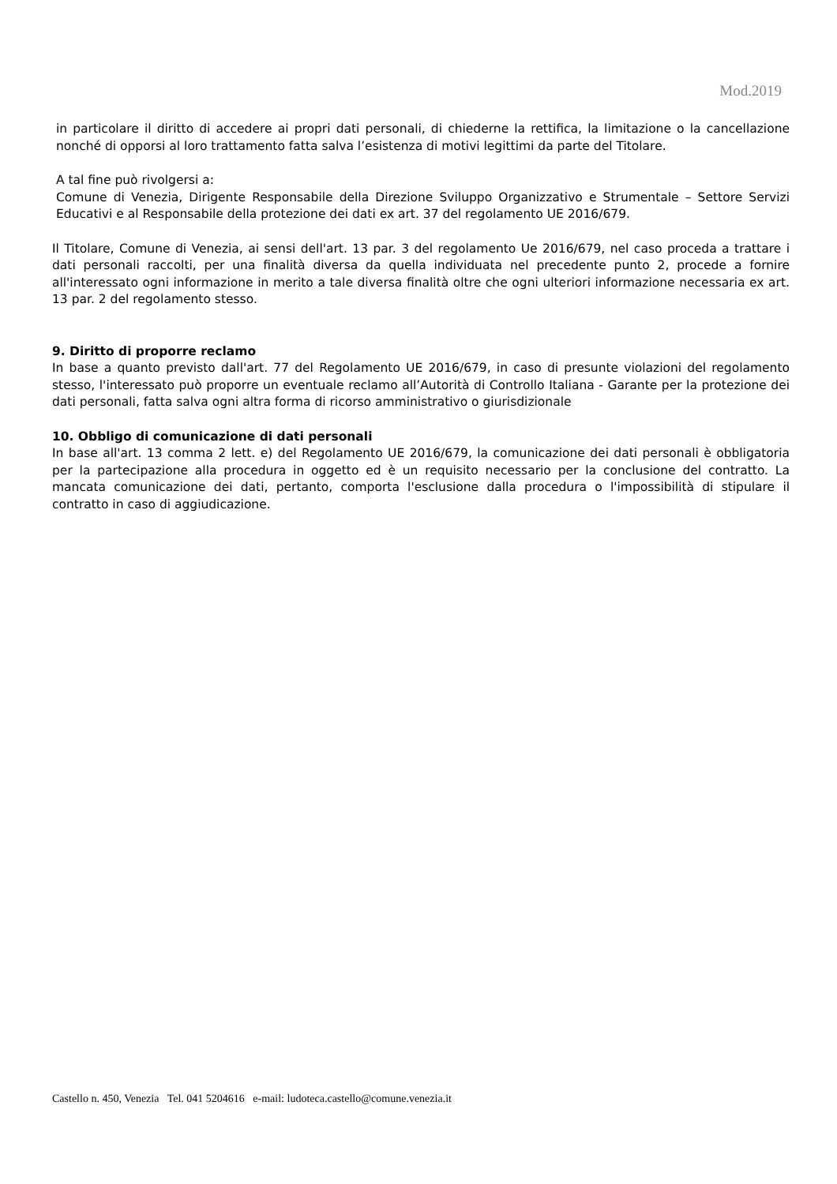Mod.2019
in particolare il diritto di accedere ai propri dati personali, di chiederne la rettifica, la limitazione o la cancellazione nonché di opporsi al loro trattamento fatta salva l’esistenza di motivi legittimi da parte del Titolare.
A tal fine può rivolgersi a:
Comune di Venezia, Dirigente Responsabile della Direzione Sviluppo Organizzativo e Strumentale – Settore Servizi Educativi e al Responsabile della protezione dei dati ex art. 37 del regolamento UE 2016/679.
Il Titolare, Comune di Venezia, ai sensi dell'art. 13 par. 3 del regolamento Ue 2016/679, nel caso proceda a trattare i dati personali raccolti, per una finalità diversa da quella individuata nel precedente punto 2, procede a fornire all'interessato ogni informazione in merito a tale diversa finalità oltre che ogni ulteriori informazione necessaria ex art. 13 par. 2 del regolamento stesso.
9. Diritto di proporre reclamo
In base a quanto previsto dall'art. 77 del Regolamento UE 2016/679, in caso di presunte violazioni del regolamento stesso, l'interessato può proporre un eventuale reclamo all’Autorità di Controllo Italiana - Garante per la protezione dei dati personali, fatta salva ogni altra forma di ricorso amministrativo o giurisdizionale
10. Obbligo di comunicazione di dati personali
In base all'art. 13 comma 2 lett. e) del Regolamento UE 2016/679, la comunicazione dei dati personali è obbligatoria per la partecipazione alla procedura in oggetto ed è un requisito necessario per la conclusione del contratto. La mancata comunicazione dei dati, pertanto, comporta l'esclusione dalla procedura o l'impossibilità di stipulare il contratto in caso di aggiudicazione.
Castello n. 450, Venezia Tel. 041 5204616 e-mail: ludoteca.castello@comune.venezia.it